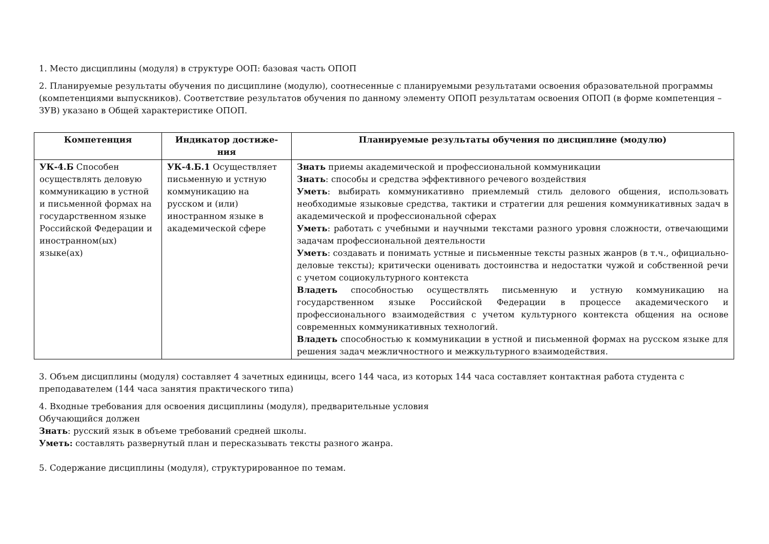1. Место дисциплины (модуля) в структуре ООП: базовая часть ОПОП
2. Планируемые результаты обучения по дисциплине (модулю), соотнесенные с планируемыми результатами освоения образовательной программы (компетенциями выпускников). Соответствие результатов обучения по данному элементу ОПОП результатам освоения ОПОП (в форме компетенция – ЗУВ) указано в Общей характеристике ОПОП.
| Компетенция | Индикатор достиже-ния | Планируемые результаты обучения по дисциплине (модулю) |
| --- | --- | --- |
| УК-4.Б Способен осуществлять деловую коммуникацию в устной и письменной формах на государственном языке Российской Федерации и иностранном(ых) языке(ах) | УК-4.Б.1 Осуществляет письменную и устную коммуникацию на русском и (или) иностранном языке в академической сфере | Знать приемы академической и профессиональной коммуникации Знать : способы и средства эффективного речевого воздействия Уметь : выбирать коммуникативно приемлемый стиль делового общения, использовать необходимые языковые средства, тактики и стратегии для решения коммуникативных задач в академической и профессиональной сферах Уметь : работать с учебными и научными текстами разного уровня сложности, отвечающими задачам профессиональной деятельности Уметь : создавать и понимать устные и письменные тексты разных жанров (в т.ч., официально-деловые тексты); критически оценивать достоинства и недостатки чужой и собственной речи с учетом социокультурного контекста Владеть способностью осуществлять письменную и устную коммуникацию на государственном языке Российской Федерации в процессе академического и профессионального взаимодействия с учетом культурного контекста общения на основе современных коммуникативных технологий. Владеть способностью к коммуникации в устной и письменной формах на русском языке для решения задач межличностного и межкультурного взаимодействия. |
3. Объем дисциплины (модуля) составляет 4 зачетных единицы, всего 144 часа, из которых 144 часа составляет контактная работа студента с преподавателем (144 часа занятия практического типа)
4. Входные требования для освоения дисциплины (модуля), предварительные условия
Обучающийся должен
Знать: русский язык в объеме требований средней школы.
Уметь: составлять развернутый план и пересказывать тексты разного жанра.
5. Содержание дисциплины (модуля), структурированное по темам.